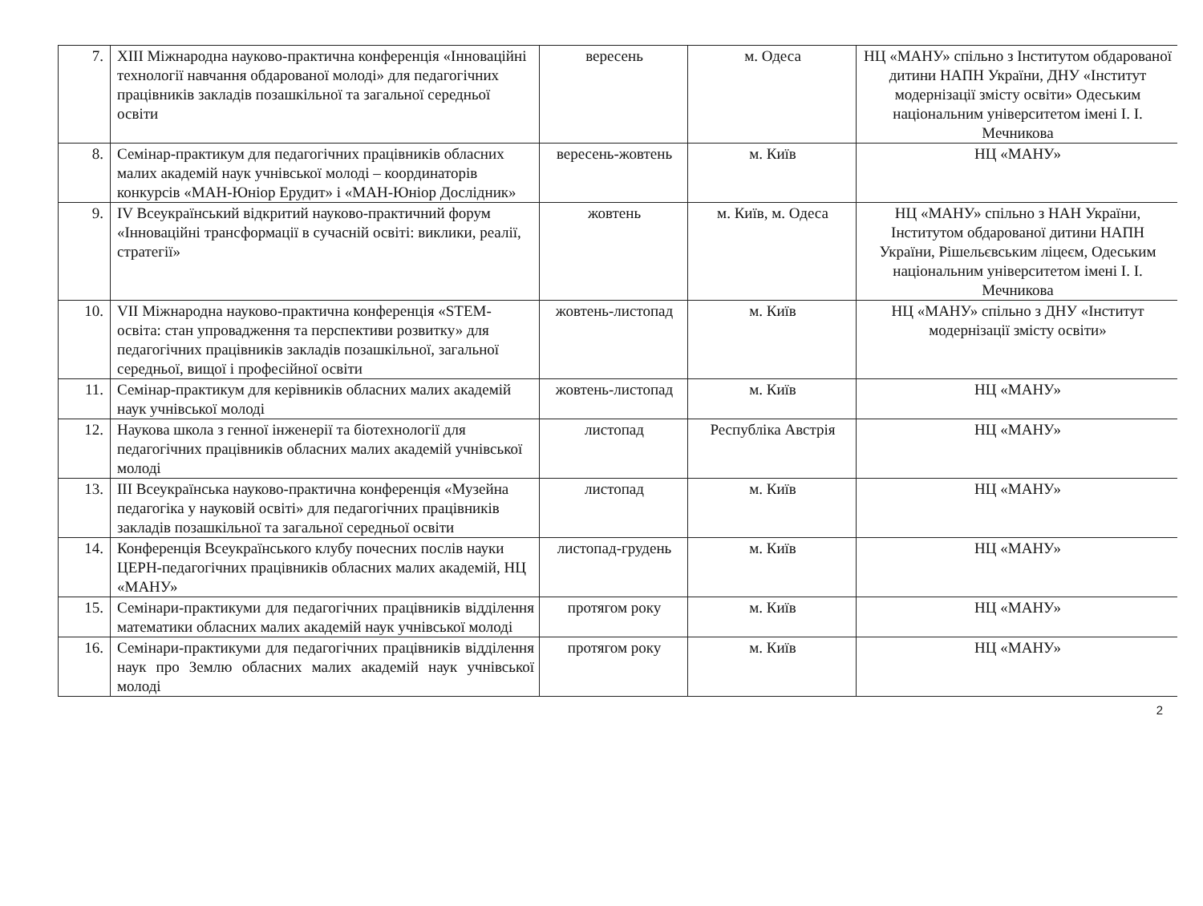| 7. | XIII Міжнародна науково-практична конференція «Інноваційні технології навчання обдарованої молоді» для педагогічних працівників закладів позашкільної та загальної середньої освіти | вересень | м. Одеса | НЦ «МАНУ» спільно з Інститутом обдарованої дитини НАПН України, ДНУ «Інститут модернізації змісту освіти» Одеським національним університетом імені І. І. Мечникова |
| 8. | Семінар-практикум для педагогічних працівників обласних малих академій наук учнівської молоді – координаторів конкурсів «МАН-Юніор Ерудит» і «МАН-Юніор Дослідник» | вересень-жовтень | м. Київ | НЦ «МАНУ» |
| 9. | IV Всеукраїнський відкритий науково-практичний форум «Інноваційні трансформації в сучасній освіті: виклики, реалії, стратегії» | жовтень | м. Київ, м. Одеса | НЦ «МАНУ» спільно з НАН України, Інститутом обдарованої дитини НАПН України, Рішельєвським ліцеєм, Одеським національним університетом імені І. І. Мечникова |
| 10. | VII Міжнародна науково-практична конференція «STEM-освіта: стан упровадження та перспективи розвитку» для педагогічних працівників закладів позашкільної, загальної середньої, вищої і професійної освіти | жовтень-листопад | м. Київ | НЦ «МАНУ» спільно з ДНУ «Інститут модернізації змісту освіти» |
| 11. | Семінар-практикум для керівників обласних малих академій наук учнівської молоді | жовтень-листопад | м. Київ | НЦ «МАНУ» |
| 12. | Наукова школа з генної інженерії та біотехнології для педагогічних працівників обласних малих академій учнівської молоді | листопад | Республіка Австрія | НЦ «МАНУ» |
| 13. | III Всеукраїнська науково-практична конференція «Музейна педагогіка у науковій освіті» для педагогічних працівників закладів позашкільної та загальної середньої освіти | листопад | м. Київ | НЦ «МАНУ» |
| 14. | Конференція Всеукраїнського клубу почесних послів науки ЦЕРН-педагогічних працівників обласних малих академій, НЦ «МАНУ» | листопад-грудень | м. Київ | НЦ «МАНУ» |
| 15. | Семінари-практикуми для педагогічних працівників відділення математики обласних малих академій наук учнівської молоді | протягом року | м. Київ | НЦ «МАНУ» |
| 16. | Семінари-практикуми для педагогічних працівників відділення наук про Землю обласних малих академій наук учнівської молоді | протягом року | м. Київ | НЦ «МАНУ» |
2